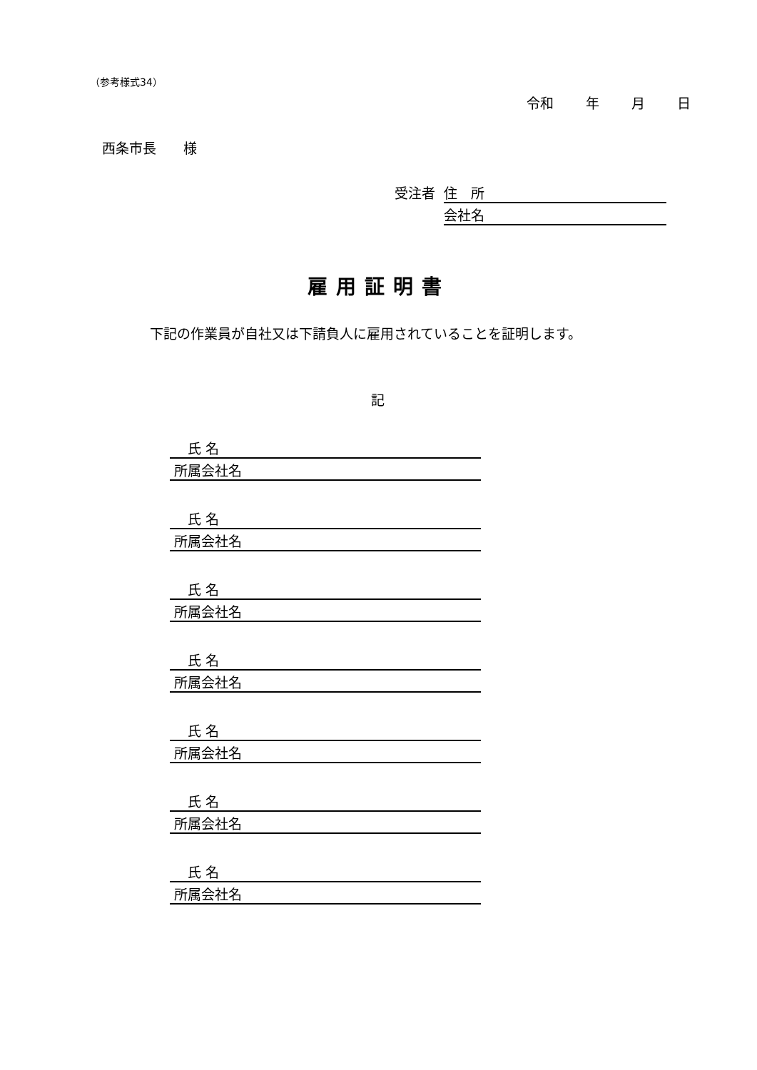（参考様式34）
令和　 年　 月　 日
西条市長　　様
受注者 住　所
会社名
雇用証明書
下記の作業員が自社又は下請負人に雇用されていることを証明します。
記
　 氏 名
所属会社名
　 氏 名
所属会社名
　 氏 名
所属会社名
　 氏 名
所属会社名
　 氏 名
所属会社名
　 氏 名
所属会社名
　 氏 名
所属会社名